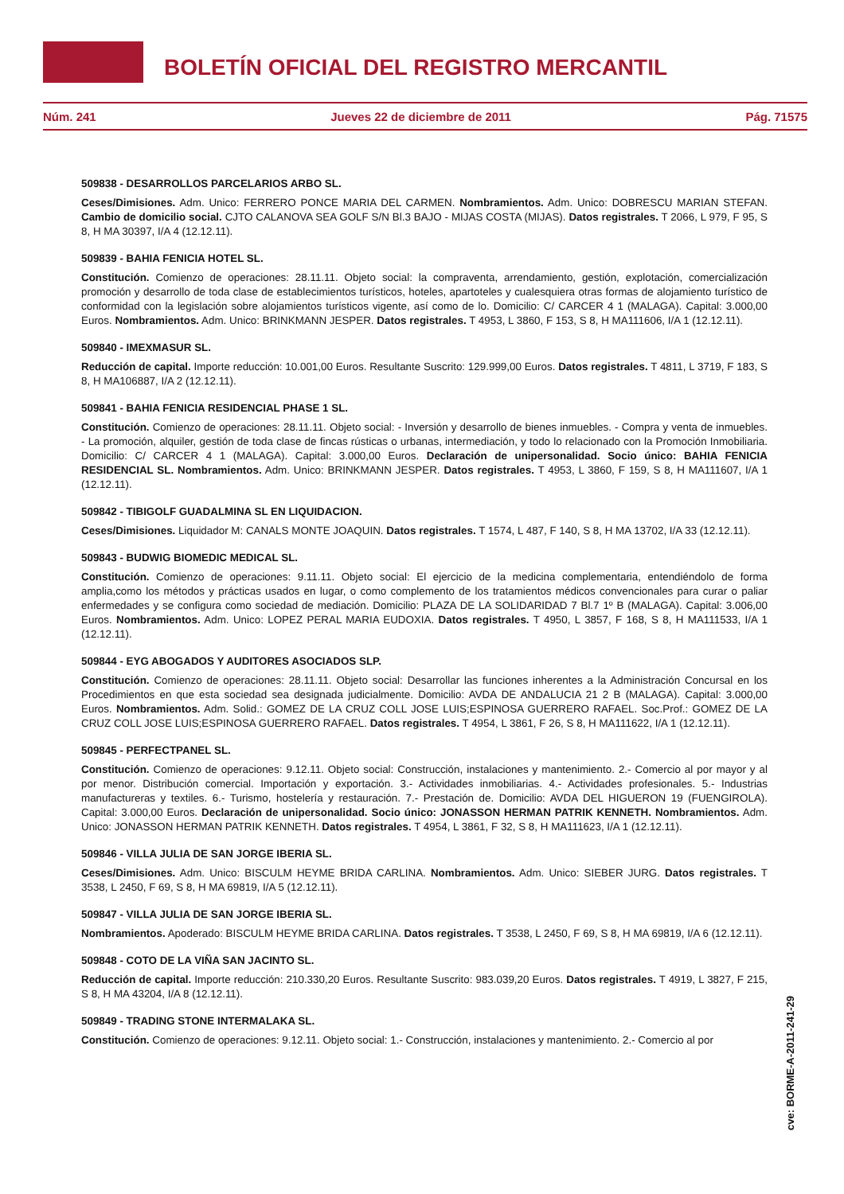BOLETÍN OFICIAL DEL REGISTRO MERCANTIL
Núm. 241 Jueves 22 de diciembre de 2011 Pág. 71575
509838 - DESARROLLOS PARCELARIOS ARBO SL.
Ceses/Dimisiones. Adm. Unico: FERRERO PONCE MARIA DEL CARMEN. Nombramientos. Adm. Unico: DOBRESCU MARIAN STEFAN. Cambio de domicilio social. CJTO CALANOVA SEA GOLF S/N Bl.3 BAJO - MIJAS COSTA (MIJAS). Datos registrales. T 2066, L 979, F 95, S 8, H MA 30397, I/A 4 (12.12.11).
509839 - BAHIA FENICIA HOTEL SL.
Constitución. Comienzo de operaciones: 28.11.11. Objeto social: la compraventa, arrendamiento, gestión, explotación, comercialización promoción y desarrollo de toda clase de establecimientos turísticos, hoteles, apartoteles y cualesquiera otras formas de alojamiento turístico de conformidad con la legislación sobre alojamientos turísticos vigente, así como de lo. Domicilio: C/ CARCER 4 1 (MALAGA). Capital: 3.000,00 Euros. Nombramientos. Adm. Unico: BRINKMANN JESPER. Datos registrales. T 4953, L 3860, F 153, S 8, H MA111606, I/A 1 (12.12.11).
509840 - IMEXMASUR SL.
Reducción de capital. Importe reducción: 10.001,00 Euros. Resultante Suscrito: 129.999,00 Euros. Datos registrales. T 4811, L 3719, F 183, S 8, H MA106887, I/A 2 (12.12.11).
509841 - BAHIA FENICIA RESIDENCIAL PHASE 1 SL.
Constitución. Comienzo de operaciones: 28.11.11. Objeto social: - Inversión y desarrollo de bienes inmuebles. - Compra y venta de inmuebles. - La promoción, alquiler, gestión de toda clase de fincas rústicas o urbanas, intermediación, y todo lo relacionado con la Promoción Inmobiliaria. Domicilio: C/ CARCER 4 1 (MALAGA). Capital: 3.000,00 Euros. Declaración de unipersonalidad. Socio único: BAHIA FENICIA RESIDENCIAL SL. Nombramientos. Adm. Unico: BRINKMANN JESPER. Datos registrales. T 4953, L 3860, F 159, S 8, H MA111607, I/A 1 (12.12.11).
509842 - TIBIGOLF GUADALMINA SL EN LIQUIDACION.
Ceses/Dimisiones. Liquidador M: CANALS MONTE JOAQUIN. Datos registrales. T 1574, L 487, F 140, S 8, H MA 13702, I/A 33 (12.12.11).
509843 - BUDWIG BIOMEDIC MEDICAL SL.
Constitución. Comienzo de operaciones: 9.11.11. Objeto social: El ejercicio de la medicina complementaria, entendiéndolo de forma amplia,como los métodos y prácticas usados en lugar, o como complemento de los tratamientos médicos convencionales para curar o paliar enfermedades y se configura como sociedad de mediación. Domicilio: PLAZA DE LA SOLIDARIDAD 7 Bl.7 1º B (MALAGA). Capital: 3.006,00 Euros. Nombramientos. Adm. Unico: LOPEZ PERAL MARIA EUDOXIA. Datos registrales. T 4950, L 3857, F 168, S 8, H MA111533, I/A 1 (12.12.11).
509844 - EYG ABOGADOS Y AUDITORES ASOCIADOS SLP.
Constitución. Comienzo de operaciones: 28.11.11. Objeto social: Desarrollar las funciones inherentes a la Administración Concursal en los Procedimientos en que esta sociedad sea designada judicialmente. Domicilio: AVDA DE ANDALUCIA 21 2 B (MALAGA). Capital: 3.000,00 Euros. Nombramientos. Adm. Solid.: GOMEZ DE LA CRUZ COLL JOSE LUIS;ESPINOSA GUERRERO RAFAEL. Soc.Prof.: GOMEZ DE LA CRUZ COLL JOSE LUIS;ESPINOSA GUERRERO RAFAEL. Datos registrales. T 4954, L 3861, F 26, S 8, H MA111622, I/A 1 (12.12.11).
509845 - PERFECTPANEL SL.
Constitución. Comienzo de operaciones: 9.12.11. Objeto social: Construcción, instalaciones y mantenimiento. 2.- Comercio al por mayor y al por menor. Distribución comercial. Importación y exportación. 3.- Actividades inmobiliarias. 4.- Actividades profesionales. 5.- Industrias manufactureras y textiles. 6.- Turismo, hostelería y restauración. 7.- Prestación de. Domicilio: AVDA DEL HIGUERON 19 (FUENGIROLA). Capital: 3.000,00 Euros. Declaración de unipersonalidad. Socio único: JONASSON HERMAN PATRIK KENNETH. Nombramientos. Adm. Unico: JONASSON HERMAN PATRIK KENNETH. Datos registrales. T 4954, L 3861, F 32, S 8, H MA111623, I/A 1 (12.12.11).
509846 - VILLA JULIA DE SAN JORGE IBERIA SL.
Ceses/Dimisiones. Adm. Unico: BISCULM HEYME BRIDA CARLINA. Nombramientos. Adm. Unico: SIEBER JURG. Datos registrales. T 3538, L 2450, F 69, S 8, H MA 69819, I/A 5 (12.12.11).
509847 - VILLA JULIA DE SAN JORGE IBERIA SL.
Nombramientos. Apoderado: BISCULM HEYME BRIDA CARLINA. Datos registrales. T 3538, L 2450, F 69, S 8, H MA 69819, I/A 6 (12.12.11).
509848 - COTO DE LA VIÑA SAN JACINTO SL.
Reducción de capital. Importe reducción: 210.330,20 Euros. Resultante Suscrito: 983.039,20 Euros. Datos registrales. T 4919, L 3827, F 215, S 8, H MA 43204, I/A 8 (12.12.11).
509849 - TRADING STONE INTERMALAKA SL.
Constitución. Comienzo de operaciones: 9.12.11. Objeto social: 1.- Construcción, instalaciones y mantenimiento. 2.- Comercio al por
cve: BORME-A-2011-241-29